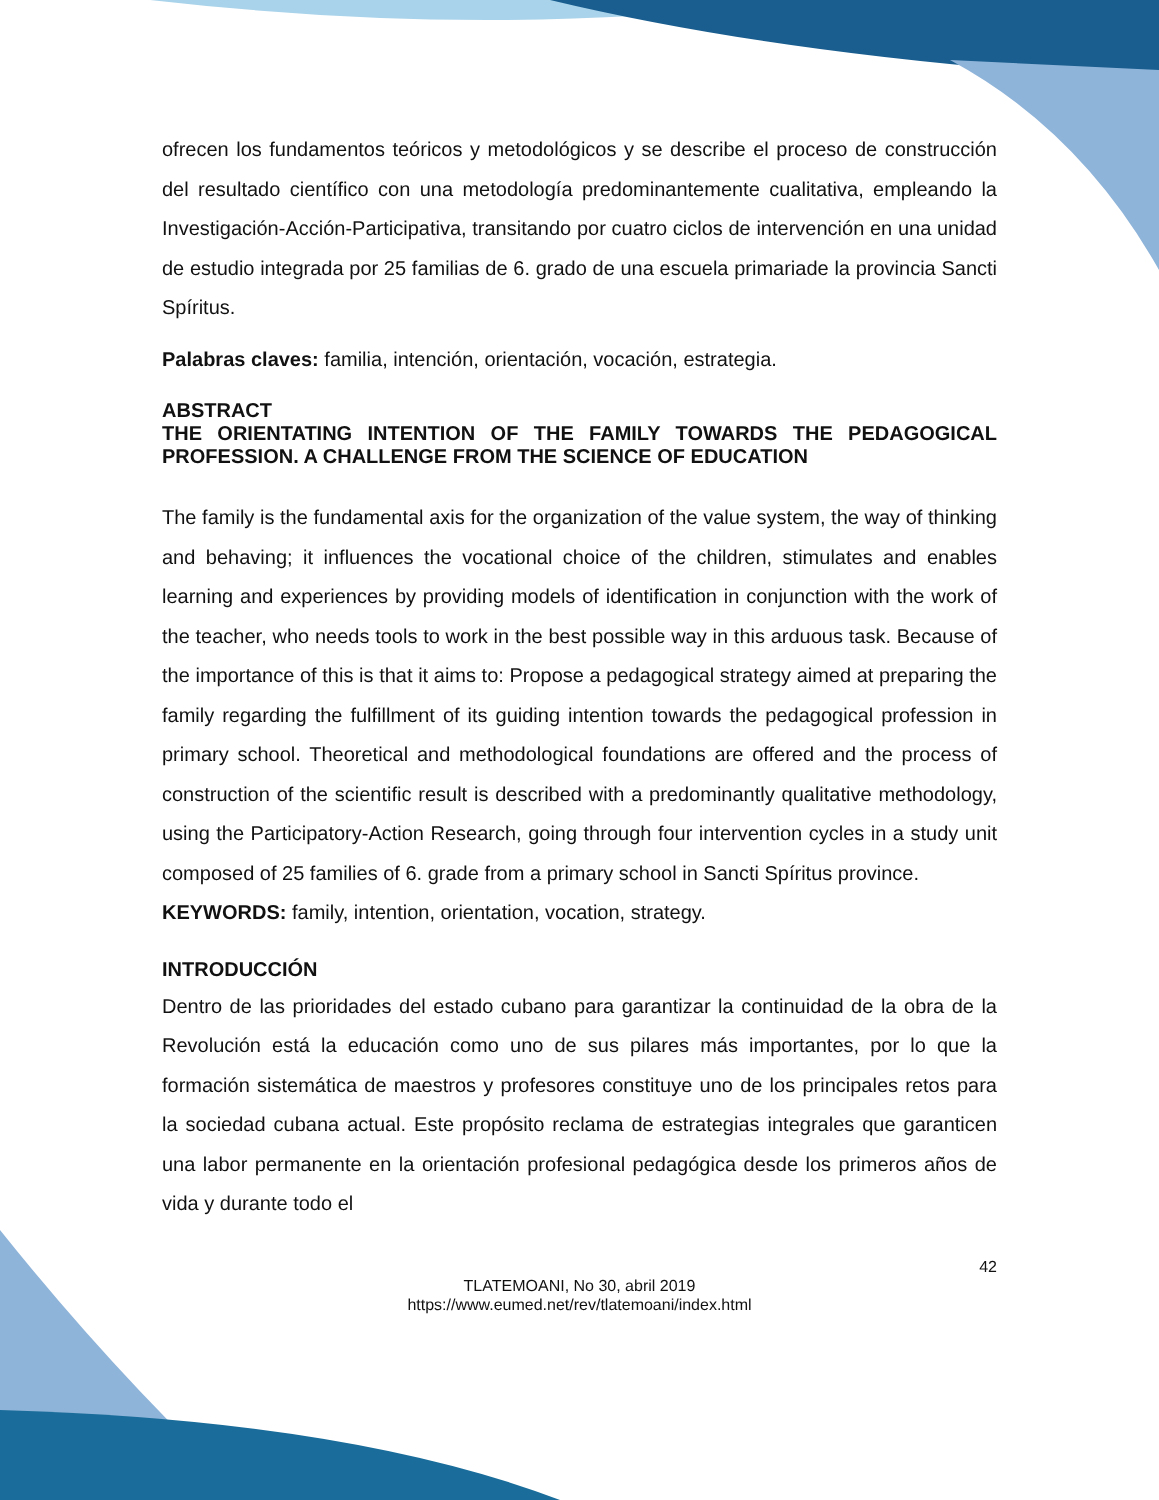ofrecen los fundamentos teóricos y metodológicos y se describe el proceso de construcción del resultado científico con una metodología predominantemente cualitativa, empleando la Investigación-Acción-Participativa, transitando por cuatro ciclos de intervención en una unidad de estudio integrada por 25 familias de 6. grado de una escuela primariade la provincia Sancti Spíritus.
Palabras claves: familia, intención, orientación, vocación, estrategia.
ABSTRACT
THE ORIENTATING INTENTION OF THE FAMILY TOWARDS THE PEDAGOGICAL PROFESSION. A CHALLENGE FROM THE SCIENCE OF EDUCATION
The family is the fundamental axis for the organization of the value system, the way of thinking and behaving; it influences the vocational choice of the children, stimulates and enables learning and experiences by providing models of identification in conjunction with the work of the teacher, who needs tools to work in the best possible way in this arduous task. Because of the importance of this is that it aims to: Propose a pedagogical strategy aimed at preparing the family regarding the fulfillment of its guiding intention towards the pedagogical profession in primary school. Theoretical and methodological foundations are offered and the process of construction of the scientific result is described with a predominantly qualitative methodology, using the Participatory-Action Research, going through four intervention cycles in a study unit composed of 25 families of 6. grade from a primary school in Sancti Spíritus province.
KEYWORDS: family, intention, orientation, vocation, strategy.
INTRODUCCIÓN
Dentro de las prioridades del estado cubano para garantizar la continuidad de la obra de la Revolución está la educación como uno de sus pilares más importantes, por lo que la formación sistemática de maestros y profesores constituye uno de los principales retos para la sociedad cubana actual. Este propósito reclama de estrategias integrales que garanticen una labor permanente en la orientación profesional pedagógica desde los primeros años de vida y durante todo el
42
TLATEMOANI, No 30, abril 2019
https://www.eumed.net/rev/tlatemoani/index.html